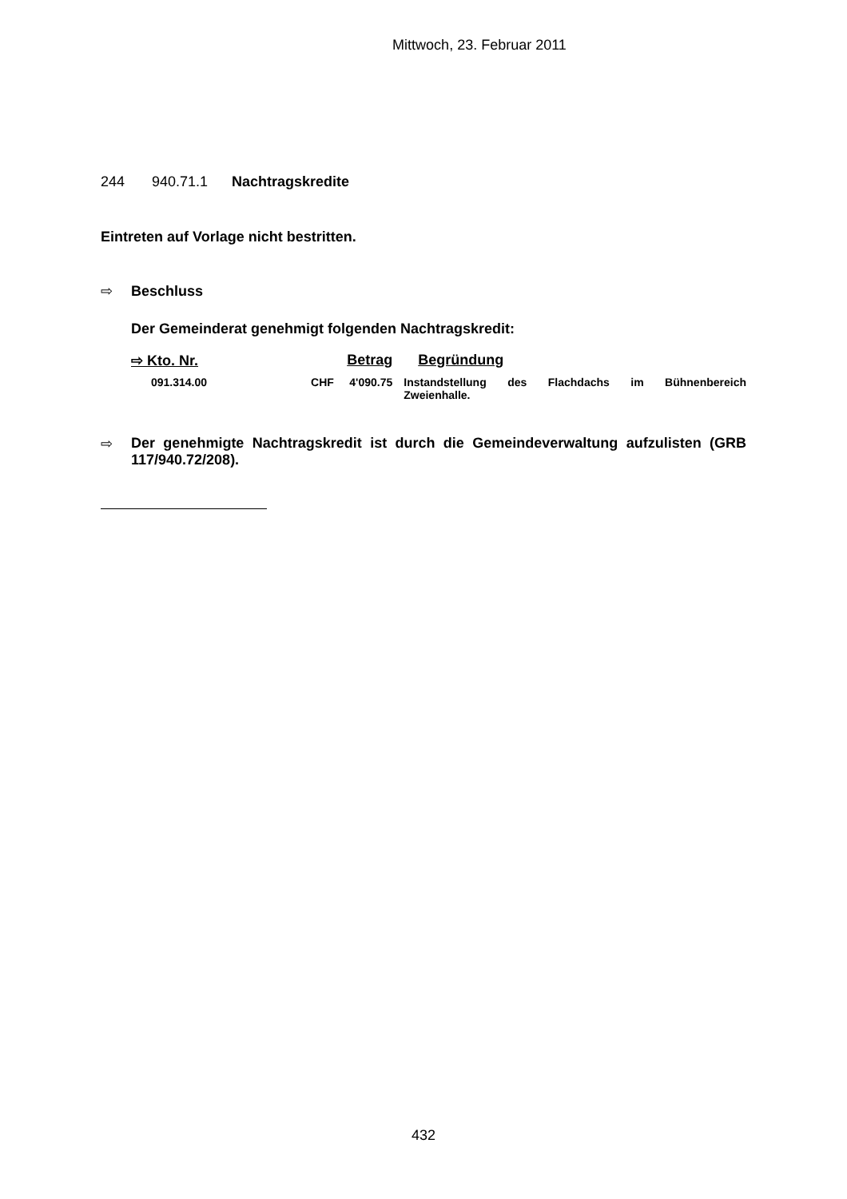Mittwoch, 23. Februar 2011
244 940.71.1 Nachtragskredite
Eintreten auf Vorlage nicht bestritten.
⇨ Beschluss
Der Gemeinderat genehmigt folgenden Nachtragskredit:
| ⇨ Kto. Nr. | Betrag | Begründung |
| 091.314.00 | CHF 4'090.75 | Instandstellung des Flachdachs im Bühnenbereich |
| | | Zweienhalle. |
⇨ Der genehmigte Nachtragskredit ist durch die Gemeindeverwaltung aufzulisten (GRB 117/940.72/208).
432